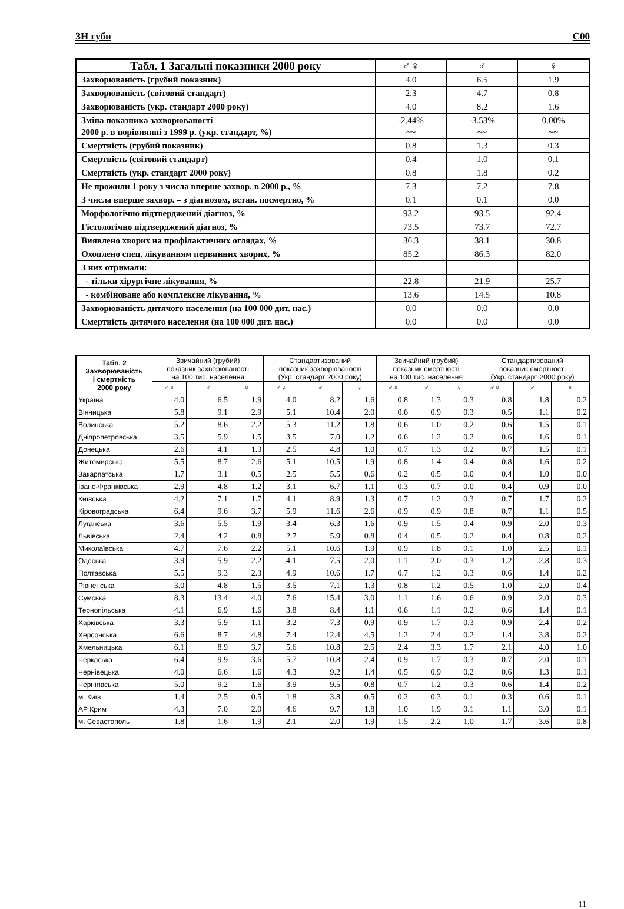ЗН губи C00
| Табл. 1 Загальні показники 2000 року | ♂♀ | ♂ | ♀ |
| --- | --- | --- | --- |
| Захворюваність (грубий показник) | 4.0 | 6.5 | 1.9 |
| Захворюваність (світовий стандарт) | 2.3 | 4.7 | 0.8 |
| Захворюваність (укр. стандарт 2000 року) | 4.0 | 8.2 | 1.6 |
| Зміна показника захворюваності 2000 р. в порівнянні з 1999 р. (укр. стандарт, %) | -2.44% ~~ | -3.53% ~~ | 0.00% ~~ |
| Смертність (грубий показник) | 0.8 | 1.3 | 0.3 |
| Смертність (світовий стандарт) | 0.4 | 1.0 | 0.1 |
| Смертність (укр. стандарт 2000 року) | 0.8 | 1.8 | 0.2 |
| Не прожили 1 року з числа вперше захвор. в 2000 р., % | 7.3 | 7.2 | 7.8 |
| З числа вперше захвор. – з діагнозом, встан. посмертно, % | 0.1 | 0.1 | 0.0 |
| Морфологічно підтверджений діагноз, % | 93.2 | 93.5 | 92.4 |
| Гістологічно підтверджений діагноз, % | 73.5 | 73.7 | 72.7 |
| Виявлено хворих на профілактичних оглядах, % | 36.3 | 38.1 | 30.8 |
| Охоплено спец. лікуванням первинних хворих, % | 85.2 | 86.3 | 82.0 |
| З них отримали: | | | |
| - тільки хірургічне лікування, % | 22.8 | 21.9 | 25.7 |
| - комбіноване або комплексне лікування, % | 13.6 | 14.5 | 10.8 |
| Захворюваність дитячого населення (на 100 000 дит. нас.) | 0.0 | 0.0 | 0.0 |
| Смертність дитячого населення (на 100 000 дит. нас.) | 0.0 | 0.0 | 0.0 |
| Табл. 2 Захворюваність і смертність 2000 року | Звичайний (грубий) показник захворюваності на 100 тис. населення | | | Стандартизований показник захворюваності (Укр. стандарт 2000 року) | | | Звичайний (грубий) показник смертності на 100 тис. населення | | | Стандартизований показник смертності (Укр. стандарт 2000 року) | | |
| --- | --- | --- | --- | --- | --- | --- | --- | --- | --- | --- | --- | --- |
| | ♂♀ | ♂ | ♀ | ♂♀ | ♂ | ♀ | ♂♀ | ♂ | ♀ | ♂♀ | ♂ | ♀ |
| Україна | 4.0 | 6.5 | 1.9 | 4.0 | 8.2 | 1.6 | 0.8 | 1.3 | 0.3 | 0.8 | 1.8 | 0.2 |
| Вінницька | 5.8 | 9.1 | 2.9 | 5.1 | 10.4 | 2.0 | 0.6 | 0.9 | 0.3 | 0.5 | 1.1 | 0.2 |
| Волинська | 5.2 | 8.6 | 2.2 | 5.3 | 11.2 | 1.8 | 0.6 | 1.0 | 0.2 | 0.6 | 1.5 | 0.1 |
| Дніпропетровська | 3.5 | 5.9 | 1.5 | 3.5 | 7.0 | 1.2 | 0.6 | 1.2 | 0.2 | 0.6 | 1.6 | 0.1 |
| Донецька | 2.6 | 4.1 | 1.3 | 2.5 | 4.8 | 1.0 | 0.7 | 1.3 | 0.2 | 0.7 | 1.5 | 0.1 |
| Житомирська | 5.5 | 8.7 | 2.6 | 5.1 | 10.5 | 1.9 | 0.8 | 1.4 | 0.4 | 0.8 | 1.6 | 0.2 |
| Закарпатська | 1.7 | 3.1 | 0.5 | 2.5 | 5.5 | 0.6 | 0.2 | 0.5 | 0.0 | 0.4 | 1.0 | 0.0 |
| Івано-Франківська | 2.9 | 4.8 | 1.2 | 3.1 | 6.7 | 1.1 | 0.3 | 0.7 | 0.0 | 0.4 | 0.9 | 0.0 |
| Київська | 4.2 | 7.1 | 1.7 | 4.1 | 8.9 | 1.3 | 0.7 | 1.2 | 0.3 | 0.7 | 1.7 | 0.2 |
| Кіровоградська | 6.4 | 9.6 | 3.7 | 5.9 | 11.6 | 2.6 | 0.9 | 0.9 | 0.8 | 0.7 | 1.1 | 0.5 |
| Луганська | 3.6 | 5.5 | 1.9 | 3.4 | 6.3 | 1.6 | 0.9 | 1.5 | 0.4 | 0.9 | 2.0 | 0.3 |
| Львівська | 2.4 | 4.2 | 0.8 | 2.7 | 5.9 | 0.8 | 0.4 | 0.5 | 0.2 | 0.4 | 0.8 | 0.2 |
| Миколаївська | 4.7 | 7.6 | 2.2 | 5.1 | 10.6 | 1.9 | 0.9 | 1.8 | 0.1 | 1.0 | 2.5 | 0.1 |
| Одеська | 3.9 | 5.9 | 2.2 | 4.1 | 7.5 | 2.0 | 1.1 | 2.0 | 0.3 | 1.2 | 2.8 | 0.3 |
| Полтавська | 5.5 | 9.3 | 2.3 | 4.9 | 10.6 | 1.7 | 0.7 | 1.2 | 0.3 | 0.6 | 1.4 | 0.2 |
| Рівненська | 3.0 | 4.8 | 1.5 | 3.5 | 7.1 | 1.3 | 0.8 | 1.2 | 0.5 | 1.0 | 2.0 | 0.4 |
| Сумська | 8.3 | 13.4 | 4.0 | 7.6 | 15.4 | 3.0 | 1.1 | 1.6 | 0.6 | 0.9 | 2.0 | 0.3 |
| Тернопільська | 4.1 | 6.9 | 1.6 | 3.8 | 8.4 | 1.1 | 0.6 | 1.1 | 0.2 | 0.6 | 1.4 | 0.1 |
| Харківська | 3.3 | 5.9 | 1.1 | 3.2 | 7.3 | 0.9 | 0.9 | 1.7 | 0.3 | 0.9 | 2.4 | 0.2 |
| Херсонська | 6.6 | 8.7 | 4.8 | 7.4 | 12.4 | 4.5 | 1.2 | 2.4 | 0.2 | 1.4 | 3.8 | 0.2 |
| Хмельницька | 6.1 | 8.9 | 3.7 | 5.6 | 10.8 | 2.5 | 2.4 | 3.3 | 1.7 | 2.1 | 4.0 | 1.0 |
| Черкаська | 6.4 | 9.9 | 3.6 | 5.7 | 10.8 | 2.4 | 0.9 | 1.7 | 0.3 | 0.7 | 2.0 | 0.1 |
| Чернівецька | 4.0 | 6.6 | 1.6 | 4.3 | 9.2 | 1.4 | 0.5 | 0.9 | 0.2 | 0.6 | 1.3 | 0.1 |
| Чернігівська | 5.0 | 9.2 | 1.6 | 3.9 | 9.5 | 0.8 | 0.7 | 1.2 | 0.3 | 0.6 | 1.4 | 0.2 |
| м. Київ | 1.4 | 2.5 | 0.5 | 1.8 | 3.8 | 0.5 | 0.2 | 0.3 | 0.1 | 0.3 | 0.6 | 0.1 |
| АР Крим | 4.3 | 7.0 | 2.0 | 4.6 | 9.7 | 1.8 | 1.0 | 1.9 | 0.1 | 1.1 | 3.0 | 0.1 |
| м. Севастополь | 1.8 | 1.6 | 1.9 | 2.1 | 2.0 | 1.9 | 1.5 | 2.2 | 1.0 | 1.7 | 3.6 | 0.8 |
11